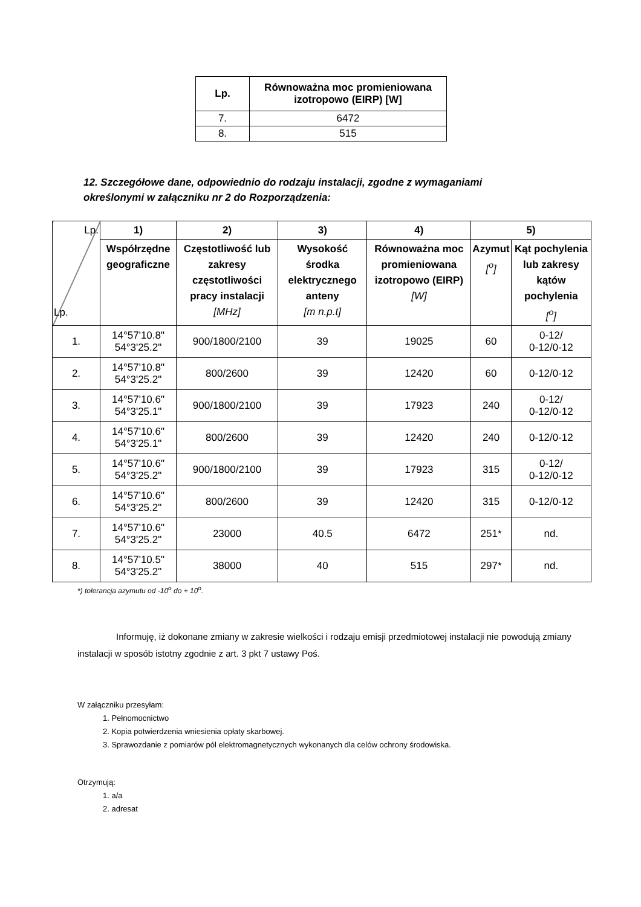| Lp. | Równoważna moc promieniowana izotropowo (EIRP) [W] |
| --- | --- |
| 7. | 6472 |
| 8. | 515 |
12. Szczegółowe dane, odpowiednio do rodzaju instalacji, zgodne z wymaganiami określonymi w załączniku nr 2 do Rozporządzenia:
| Lp. Lp. | 1) | 2) | 3) | 4) | 5) | |
| --- | --- | --- | --- | --- | --- | --- |
| | Współrzędne geograficzne | Częstotliwość lub zakresy częstotliwości pracy instalacji [MHz] | Wysokość środka elektrycznego anteny [m n.p.t] | Równoważna moc promieniowana izotropowo (EIRP) [W] | Azymut [<sup>o</sup>] | Kąt pochylenia lub zakresy kątów pochylenia [<sup>o</sup>] |
| 1. | 14°57'10.8" 54°3'25.2" | 900/1800/2100 | 39 | 19025 | 60 | 0-12/ 0-12/0-12 |
| 2. | 14°57'10.8" 54°3'25.2" | 800/2600 | 39 | 12420 | 60 | 0-12/0-12 |
| 3. | 14°57'10.6" 54°3'25.1" | 900/1800/2100 | 39 | 17923 | 240 | 0-12/ 0-12/0-12 |
| 4. | 14°57'10.6" 54°3'25.1" | 800/2600 | 39 | 12420 | 240 | 0-12/0-12 |
| 5. | 14°57'10.6" 54°3'25.2" | 900/1800/2100 | 39 | 17923 | 315 | 0-12/ 0-12/0-12 |
| 6. | 14°57'10.6" 54°3'25.2" | 800/2600 | 39 | 12420 | 315 | 0-12/0-12 |
| 7. | 14°57'10.6" 54°3'25.2" | 23000 | 40.5 | 6472 | 251* | nd. |
| 8. | 14°57'10.5" 54°3'25.2" | 38000 | 40 | 515 | 297* | nd. |
*) tolerancja azymutu od -10<sup>o</sup> do + 10<sup>o</sup>.
Informuję, iż dokonane zmiany w zakresie wielkości i rodzaju emisji przedmiotowej instalacji nie powodują zmiany instalacji w sposób istotny zgodnie z art. 3 pkt 7 ustawy Poś.
W załączniku przesyłam:
1. Pełnomocnictwo
2. Kopia potwierdzenia wniesienia opłaty skarbowej.
3. Sprawozdanie z pomiarów pól elektromagnetycznych wykonanych dla celów ochrony środowiska.
Otrzymują:
1. a/a
2. adresat